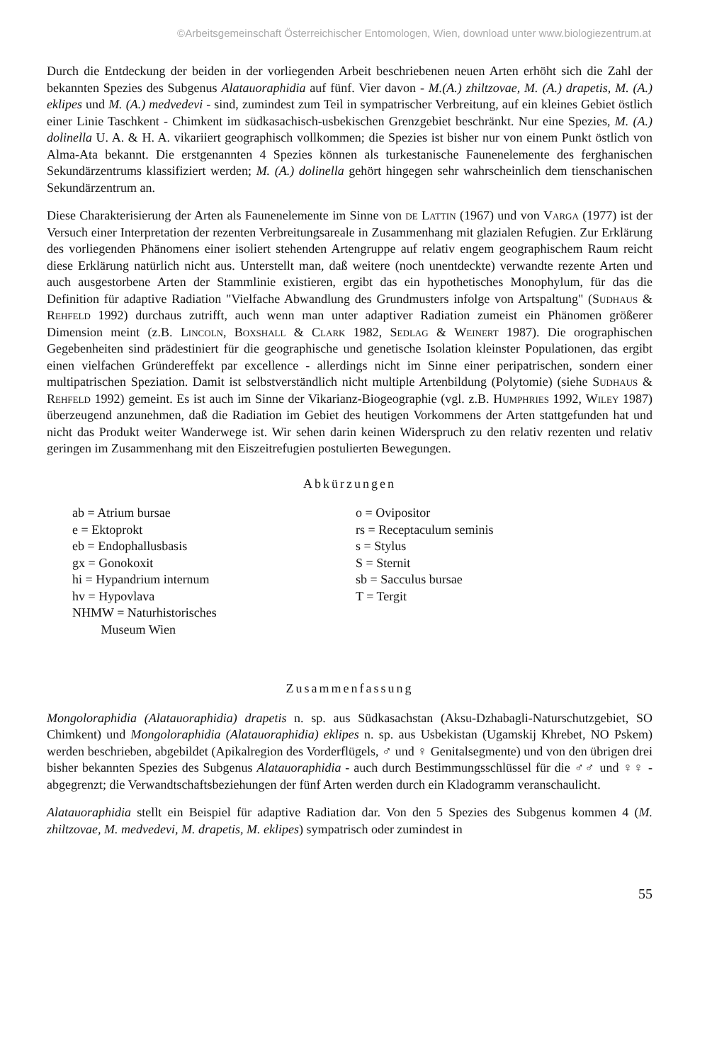©Arbeitsgemeinschaft Österreichischer Entomologen, Wien, download unter www.biologiezentrum.at
Durch die Entdeckung der beiden in der vorliegenden Arbeit beschriebenen neuen Arten erhöht sich die Zahl der bekannten Spezies des Subgenus Alatauoraphidia auf fünf. Vier davon - M.(A.) zhiltzovae, M. (A.) drapetis, M. (A.) eklipes und M. (A.) medvedevi - sind, zumindest zum Teil in sympatrischer Verbreitung, auf ein kleines Gebiet östlich einer Linie Taschkent - Chimkent im südkasachisch-usbekischen Grenzgebiet beschränkt. Nur eine Spezies, M. (A.) dolinella U. A. & H. A. vikariiert geographisch vollkommen; die Spezies ist bisher nur von einem Punkt östlich von Alma-Ata bekannt. Die erstgenannten 4 Spezies können als turkestanische Faunenelemente des ferghanischen Sekundärzentrums klassifiziert werden; M. (A.) dolinella gehört hingegen sehr wahrscheinlich dem tienschanischen Sekundärzentrum an.
Diese Charakterisierung der Arten als Faunenelemente im Sinne von de Lattin (1967) und von Varga (1977) ist der Versuch einer Interpretation der rezenten Verbreitungsareale in Zusammenhang mit glazialen Refugien. Zur Erklärung des vorliegenden Phänomens einer isoliert stehenden Artengruppe auf relativ engem geographischem Raum reicht diese Erklärung natürlich nicht aus. Unterstellt man, daß weitere (noch unentdeckte) verwandte rezente Arten und auch ausgestorbene Arten der Stammlinie existieren, ergibt das ein hypothetisches Monophylum, für das die Definition für adaptive Radiation "Vielfache Abwandlung des Grundmusters infolge von Artspaltung" (Sudhaus & Rehfeld 1992) durchaus zutrifft, auch wenn man unter adaptiver Radiation zumeist ein Phänomen größerer Dimension meint (z.B. Lincoln, Boxshall & Clark 1982, Sedlag & Weinert 1987). Die orographischen Gegebenheiten sind prädestiniert für die geographische und genetische Isolation kleinster Populationen, das ergibt einen vielfachen Gründereffekt par excellence - allerdings nicht im Sinne einer peripatrischen, sondern einer multipatrischen Speziation. Damit ist selbstverständlich nicht multiple Artenbildung (Polytomie) (siehe Sudhaus & Rehfeld 1992) gemeint. Es ist auch im Sinne der Vikarianz-Biogeographie (vgl. z.B. Humphries 1992, Wiley 1987) überzeugend anzunehmen, daß die Radiation im Gebiet des heutigen Vorkommens der Arten stattgefunden hat und nicht das Produkt weiter Wanderwege ist. Wir sehen darin keinen Widerspruch zu den relativ rezenten und relativ geringen im Zusammenhang mit den Eiszeitrefugien postulierten Bewegungen.
Abkürzungen
ab = Atrium bursae
e = Ektoprokt
eb = Endophallusbasis
gx = Gonokoxit
hi = Hypandrium internum
hv = Hypovlava
NHMW = Naturhistorisches
Museum Wien
o = Ovipositor
rs = Receptaculum seminis
s = Stylus
S = Sternit
sb = Sacculus bursae
T = Tergit
Zusammenfassung
Mongoloraphidia (Alatauoraphidia) drapetis n. sp. aus Südkasachstan (Aksu-Dzhabagli-Naturschutzgebiet, SO Chimkent) und Mongoloraphidia (Alatauoraphidia) eklipes n. sp. aus Usbekistan (Ugamskij Khrebet, NO Pskem) werden beschrieben, abgebildet (Apikalregion des Vorderflügels, ♂ und ♀ Genitalsegmente) und von den übrigen drei bisher bekannten Spezies des Subgenus Alatauoraphidia - auch durch Bestimmungsschlüssel für die ♂♂ und ♀♀ - abgegrenzt; die Verwandtschaftsbeziehungen der fünf Arten werden durch ein Kladogramm veranschaulicht.
Alatauoraphidia stellt ein Beispiel für adaptive Radiation dar. Von den 5 Spezies des Subgenus kommen 4 (M. zhiltzovae, M. medvedevi, M. drapetis, M. eklipes) sympatrisch oder zumindest in
55